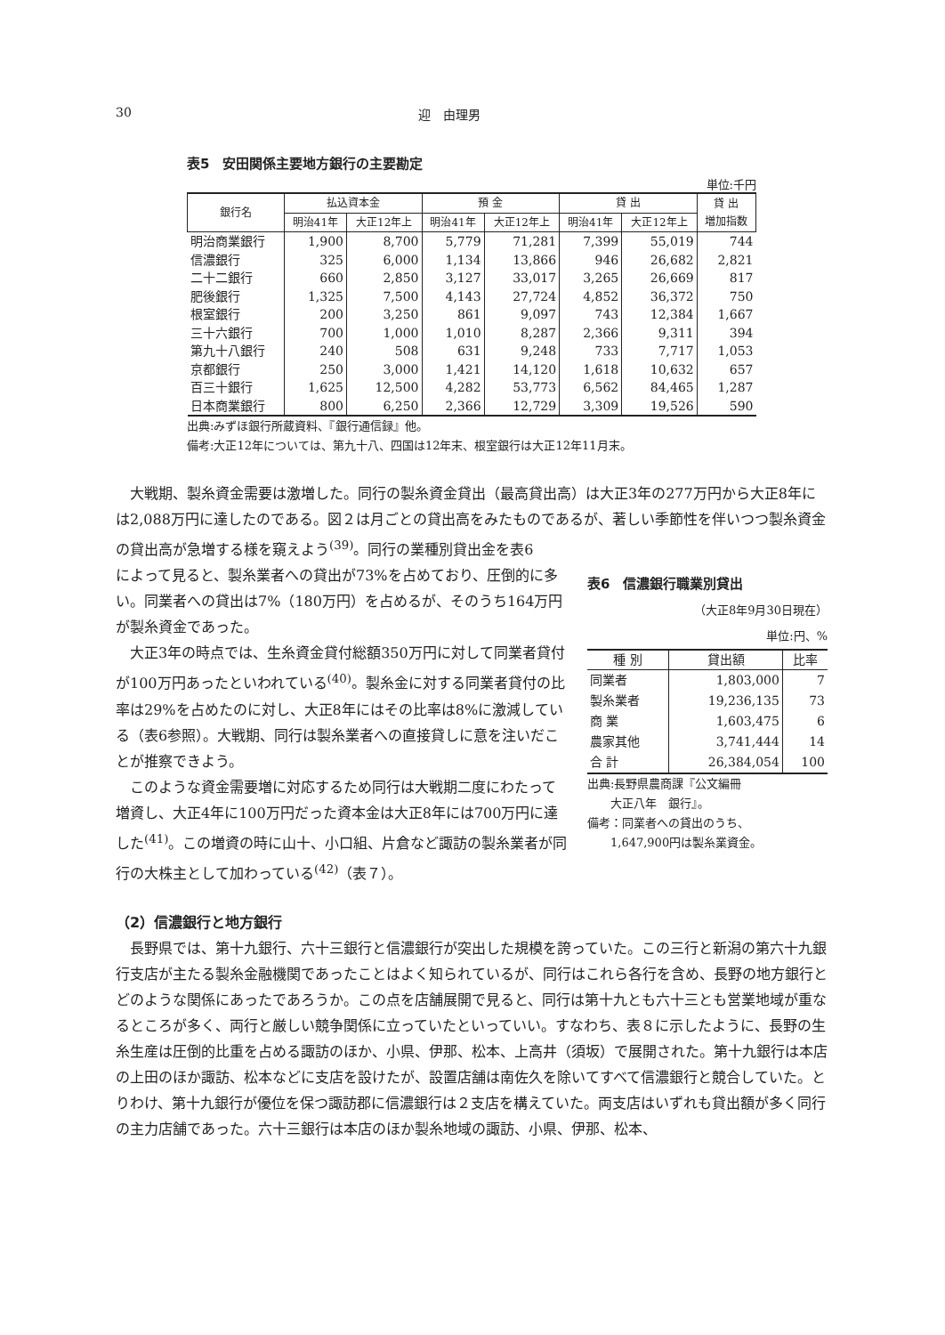30 迎　由理男
表5　安田関係主要地方銀行の主要勘定
単位:千円
| 銀行名 | 払込資本金 | | 預 金 | | 貸 出 | | 貸 出 増加指数 |
| --- | --- | --- | --- | --- | --- | --- | --- |
| | 明治41年 | 大正12年上 | 明治41年 | 大正12年上 | 明治41年 | 大正12年上 | |
| 明治商業銀行 | 1,900 | 8,700 | 5,779 | 71,281 | 7,399 | 55,019 | 744 |
| 信濃銀行 | 325 | 6,000 | 1,134 | 13,866 | 946 | 26,682 | 2,821 |
| 二十二銀行 | 660 | 2,850 | 3,127 | 33,017 | 3,265 | 26,669 | 817 |
| 肥後銀行 | 1,325 | 7,500 | 4,143 | 27,724 | 4,852 | 36,372 | 750 |
| 根室銀行 | 200 | 3,250 | 861 | 9,097 | 743 | 12,384 | 1,667 |
| 三十六銀行 | 700 | 1,000 | 1,010 | 8,287 | 2,366 | 9,311 | 394 |
| 第九十八銀行 | 240 | 508 | 631 | 9,248 | 733 | 7,717 | 1,053 |
| 京都銀行 | 250 | 3,000 | 1,421 | 14,120 | 1,618 | 10,632 | 657 |
| 百三十銀行 | 1,625 | 12,500 | 4,282 | 53,773 | 6,562 | 84,465 | 1,287 |
| 日本商業銀行 | 800 | 6,250 | 2,366 | 12,729 | 3,309 | 19,526 | 590 |
出典:みずほ銀行所蔵資料、『銀行通信録』他。
備考:大正12年については、第九十八、四国は12年末、根室銀行は大正12年11月末。
大戦期、製糸資金需要は激増した。同行の製糸資金貸出（最高貸出高）は大正3年の277万円から大正8年には2,088万円に達したのである。図２は月ごとの貸出高をみたものであるが、著しい季節性を伴いつつ製糸資金の貸出高が急増する様を窺えよう<sup>(39)</sup>。同行の業種別貸出金を表6
表6　信濃銀行職業別貸出
（大正8年9月30日現在）
単位:円、%
| 種 別 | 貸出額 | 比率 |
| --- | --- | --- |
| 同業者 | 1,803,000 | 7 |
| 製糸業者 | 19,236,135 | 73 |
| 商 業 | 1,603,475 | 6 |
| 農家其他 | 3,741,444 | 14 |
| 合 計 | 26,384,054 | 100 |
出典:長野県農商課『公文編冊
　　大正八年　銀行』。
備考：同業者への貸出のうち、
　　1,647,900円は製糸業資金。
によって見ると、製糸業者への貸出が73%を占めており、圧倒的に多い。同業者への貸出は7%（180万円）を占めるが、そのうち164万円が製糸資金であった。
大正3年の時点では、生糸資金貸付総額350万円に対して同業者貸付が100万円あったといわれている<sup>(40)</sup>。製糸金に対する同業者貸付の比率は29%を占めたのに対し、大正8年にはその比率は8%に激減している（表6参照）。大戦期、同行は製糸業者への直接貸しに意を注いだことが推察できよう。
このような資金需要増に対応するため同行は大戦期二度にわたって増資し、大正4年に100万円だった資本金は大正8年には700万円に達した<sup>(41)</sup>。この増資の時に山十、小口組、片倉など諏訪の製糸業者が同行の大株主として加わっている<sup>(42)</sup>（表７）。
（2）信濃銀行と地方銀行
長野県では、第十九銀行、六十三銀行と信濃銀行が突出した規模を誇っていた。この三行と新潟の第六十九銀行支店が主たる製糸金融機関であったことはよく知られているが、同行はこれら各行を含め、長野の地方銀行とどのような関係にあったであろうか。この点を店舗展開で見ると、同行は第十九とも六十三とも営業地域が重なるところが多く、両行と厳しい競争関係に立っていたといっていい。すなわち、表８に示したように、長野の生糸生産は圧倒的比重を占める諏訪のほか、小県、伊那、松本、上高井（須坂）で展開された。第十九銀行は本店の上田のほか諏訪、松本などに支店を設けたが、設置店舗は南佐久を除いてすべて信濃銀行と競合していた。とりわけ、第十九銀行が優位を保つ諏訪郡に信濃銀行は２支店を構えていた。両支店はいずれも貸出額が多く同行の主力店舗であった。六十三銀行は本店のほか製糸地域の諏訪、小県、伊那、松本、